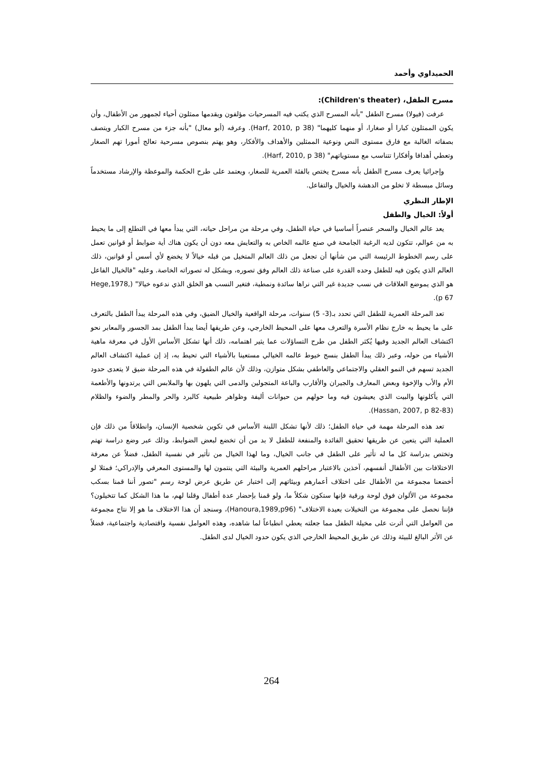الحميداوي وأحمد
مسرح الطفل، (Children's theater):
عرفت (فيولا) مسرح الطفل "بأنه المسرح الذي يكتب فيه المسرحيات مؤلفون ويقدمها ممثلون أحياء لجمهور من الأطفال، وأن يكون الممثلون كبارا أو صغارا، أو منهما كليهما" (Harf, 2010, p 38). وعرفه (أبو معال) "بأنه جزء من مسرح الكبار ويتصف بصفاته الغالبة مع فارق مستوى النص ونوعية الممثلين والأهداف والأفكار، وهو يهتم بنصوص مسرحية تعالج أمورا تهم الصغار وتعطي أهدافا وأفكارا تتناسب مع مستوياتهم" (Harf, 2010, p 38).
وإجرائيا يعرف مسرح الطفل بأنه مسرح يختص بالفئة العمرية للصغار، ويعتمد على طرح الحكمة والموعظة والإرشاد مستخدماً وسائل مبسطة لا تخلو من الدهشة والخيال والتفاعل.
الإطار النظري
أولاً: الخيال والطفل
يعد عالم الخيال والسحر عنصراً أساسيا في حياة الطفل، وفي مرحلة من مراحل حياته، التي يبدأ معها في التطلع إلى ما يحيط به من عوالم، تتكون لديه الرغبة الجامحة في صنع عالمه الخاص به والتعايش معه دون أن يكون هناك أية ضوابط أو قوانين تعمل على رسم الخطوط الرئيسة التي من شأنها أن تجعل من ذلك العالم المتخيل من قبله خيالاً لا يخضع لأي أسس أو قوانين، ذلك العالم الذي يكون فيه للطفل وحده القدرة على صناعة ذلك العالم وفق تصوره، ويشكل له تصوراته الخاصة. وعليه "فالخيال الفاعل هو الذي يموضع العلاقات في نسب جديدة غير التي نراها سائدة ونمطية، فتغير النسب هو الخلق الذي ندعوه خيالا" (Hege,1978, p 67).
تعد المرحلة العمرية للطفل التي تحدد بـ(3- 5) سنوات، مرحلة الواقعية والخيال الضيق، وفي هذه المرحلة يبدأ الطفل بالتعرف على ما يحيط به خارج نظام الأسرة والتعرف معها على المحيط الخارجي، وعن طريقها أيضا يبدأ الطفل بمد الجسور والمعابر نحو اكتشاف العالم الجديد وفيها يُكثر الطفل من طرح التساؤلات عما يثير اهتمامه، ذلك أنها تشكل الأساس الأول في معرفة ماهية الأشياء من حوله، وعبر ذلك يبدأ الطفل بنسج خيوط عالمه الخيالي مستعينا بالأشياء التي تحيط به، إذ إن عملية اكتشاف العالم الجديد تسهم في النمو العقلي والاجتماعي والعاطفي بشكل متوازن، وذلك لأن عالم الطفولة في هذه المرحلة ضيق لا يتعدى حدود الأم والأب والإخوة وبعض المعارف والجيران والأقارب والباعة المتجولين والدمى التي يلهون بها والملابس التي يرتدونها والأطعمة التي يأكلونها والبيت الذي يعيشون فيه وما حولهم من حيوانات أليفة وظواهر طبيعية كالبرد والحر والمطر والضوء والظلام (Hassan, 2007, p 82-83).
تعد هذه المرحلة مهمة في حياة الطفل؛ ذلك لأنها تشكل اللبنة الأساس في تكوين شخصية الإنسان، وانطلاقاً من ذلك فإن العملية التي يتعين عن طريقها تحقيق الفائدة والمنفعة للطفل لا بد من أن تخضع لبعض الضوابط، وذلك عبر وضع دراسة تهتم وتختص بدراسة كل ما له تأثير على الطفل في جانب الخيال، وما لهذا الخيال من تأثير في نفسية الطفل، فضلاً عن معرفة الاختلافات بين الأطفال أنفسهم، آخذين بالاعتبار مراحلهم العمرية والبيئة التي ينتمون لها والمستوى المعرفي والإدراكي؛ فمثلا لو أخضعنا مجموعة من الأطفال على اختلاف أعمارهم وبيئاتهم إلى اختبار عن طريق عرض لوحة رسم "تصور أننا قمنا بسكب مجموعة من الألوان فوق لوحة ورقية فإنها ستكون شكلاً ما، ولو قمنا بإحضار عدة أطفال وقلنا لهم، ما هذا الشكل كما تتخيلون؟ فإننا نحصل على مجموعة من التخيلات بعيدة الاختلاف" (Hanoura,1989,p96)، وسنجد أن هذا الاختلاف ما هو إلا نتاج مجموعة من العوامل التي أثرت على مخيلة الطفل مما جعلته يعطي انطباعاً لما شاهده، وهذه العوامل نفسية واقتصادية واجتماعية، فضلاً عن الأثر البالغ للبيئة وذلك عن طريق المحيط الخارجي الذي يكون حدود الخيال لدى الطفل.
264